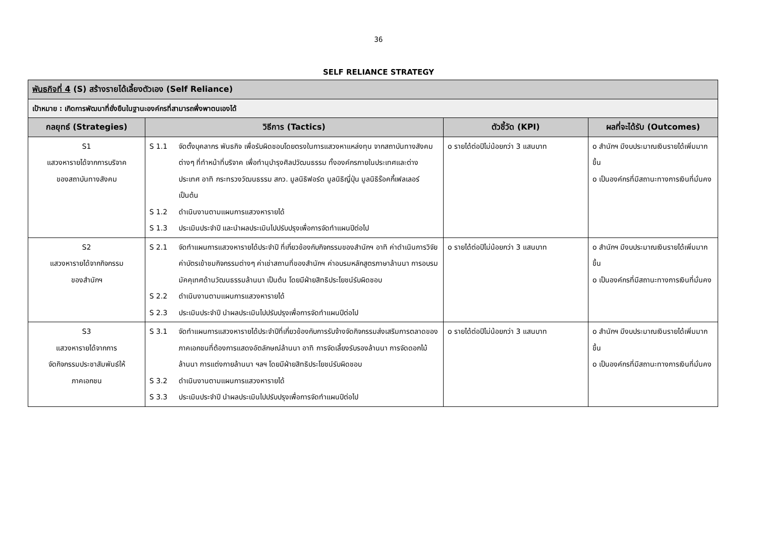36
SELF RELIANCE STRATEGY
| พันธกิจที่ 4 (S) สร้างรายได้เลี้ยงตัวเอง (Self Reliance) | | | |
| เป้าหมาย : เกิดการพัฒนาที่ยั่งยืนในฐานะองค์กรที่สามารถพึ่งพาตนเองได้ | | | |
| กลยุทธ์ (Strategies) | วิธีการ (Tactics) | ตัวชี้วัด (KPI) | ผลที่จะได้รับ (Outcomes) |
| S1 แสวงหารายได้จากการบริจาค ของสถาบันทางสังคม | S 1.1 จัดตั้งบุคลากร พันธกิจ เพื่อรับผิดชอบโดยตรงในการแสวงหาแหล่งทุน จากสถาบันทางสังคมต่างๆ ที่ทำหน้าที่บริจาค เพื่อทำนุบำรุงศิลปวัฒนธรรม ทั้งองค์กรภายในประเทศและต่างประเทศ อาทิ กระทรวงวัฒนธรรม สกว. มูลนิธิฟอร์ต มูลนิธิญี่ปุ่น มูลนิธิร๊อคกี้เฟลเลอร์ เป็นต้น S 1.2 ดำเนินงานตามแผนการแสวงหารายได้ S 1.3 ประเมินประจำปี และนำผลประเมินไปปรับปรุงเพื่อการจัดทำแผนปีต่อไป | o รายได้ต่อปีไม่น้อยกว่า 3 แสนบาท | o สำนักฯ มีงบประมาณเงินรายได้เพิ่มมากขึ้น o เป็นองค์กรที่มีสถานะทางการเงินที่มั่นคง |
| S2 แสวงหารายได้จากกิจกรรม ของสำนักฯ | S 2.1 จัดทำแผนการแสวงหารายได้ประจำปี ที่เกี่ยวข้องกับกิจกรรมของสำนักฯ อาทิ ค่าดำเนินการวิจัย ค่าบัตรเข้าชมกิจกรรมต่างๆ ค่าเช่าสถานที่ของสำนักฯ ค่าอบรมหลักสูตรภาษาล้านนา การอบรมมัคคุเทศด้านวัฒนธรรมล้านนา เป็นต้น โดยมีฝ่ายสิทธิประโยชน์รับผิดชอบ S 2.2 ดำเนินงานตามแผนการแสวงหารายได้ S 2.3 ประเมินประจำปี นำผลประเมินไปปรับปรุงเพื่อการจัดทำแผนปีต่อไป | o รายได้ต่อปีไม่น้อยกว่า 3 แสนบาท | o สำนักฯ มีงบประมาณเงินรายได้เพิ่มมากขึ้น o เป็นองค์กรที่มีสถานะทางการเงินที่มั่นคง |
| S3 แสวงหารายได้จากการ จัดกิจกรรมประชาสัมพันธ์ให้ ภาคเอกชน | S 3.1 จัดทำแผนการแสวงหารายได้ประจำปีที่เกี่ยวข้องกับการรับจ้างจัดกิจกรรมส่งเสริมการตลาดของภาคเอกชนที่ต้องการแสดงอัตลักษณ์ล้านนา อาทิ การจัดเลี้ยงรับรองล้านนา การจัดดอกไม้ล้านนา การแต่งกายล้านนา ฯลฯ โดยมีฝ่ายสิทธิประโยชน์รับผิดชอบ S 3.2 ดำเนินงานตามแผนการแสวงหารายได้ S 3.3 ประเมินประจำปี นำผลประเมินไปปรับปรุงเพื่อการจัดทำแผนปีต่อไป | o รายได้ต่อปีไม่น้อยกว่า 3 แสนบาท | o สำนักฯ มีงบประมาณเงินรายได้เพิ่มมากขึ้น o เป็นองค์กรที่มีสถานะทางการเงินที่มั่นคง |